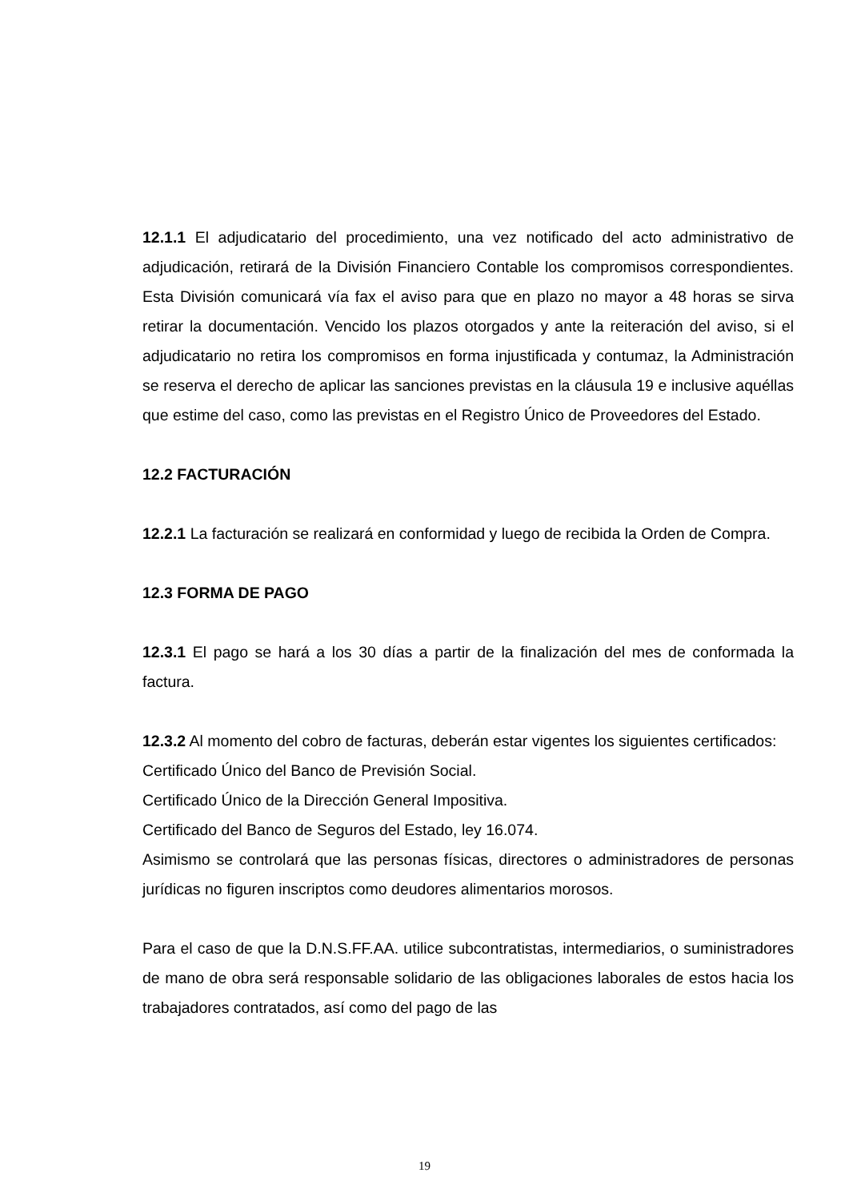12.1.1 El adjudicatario del procedimiento, una vez notificado del acto administrativo de adjudicación, retirará de la División Financiero Contable los compromisos correspondientes. Esta División comunicará vía fax el aviso para que en plazo no mayor a 48 horas se sirva retirar la documentación. Vencido los plazos otorgados y ante la reiteración del aviso, si el adjudicatario no retira los compromisos en forma injustificada y contumaz, la Administración se reserva el derecho de aplicar las sanciones previstas en la cláusula 19 e inclusive aquéllas que estime del caso, como las previstas en el Registro Único de Proveedores del Estado.
12.2 FACTURACIÓN
12.2.1 La facturación se realizará en conformidad y luego de recibida la Orden de Compra.
12.3 FORMA DE PAGO
12.3.1 El pago se hará a los 30 días a partir de la finalización del mes de conformada la factura.
12.3.2 Al momento del cobro de facturas, deberán estar vigentes los siguientes certificados:
Certificado Único del Banco de Previsión Social.
Certificado Único de la Dirección General Impositiva.
Certificado del Banco de Seguros del Estado, ley 16.074.
Asimismo se controlará que las personas físicas, directores o administradores de personas jurídicas no figuren inscriptos como deudores alimentarios morosos.
Para el caso de que la D.N.S.FF.AA. utilice subcontratistas, intermediarios, o suministradores de mano de obra será responsable solidario de las obligaciones laborales de estos hacia los trabajadores contratados, así como del pago de las
19